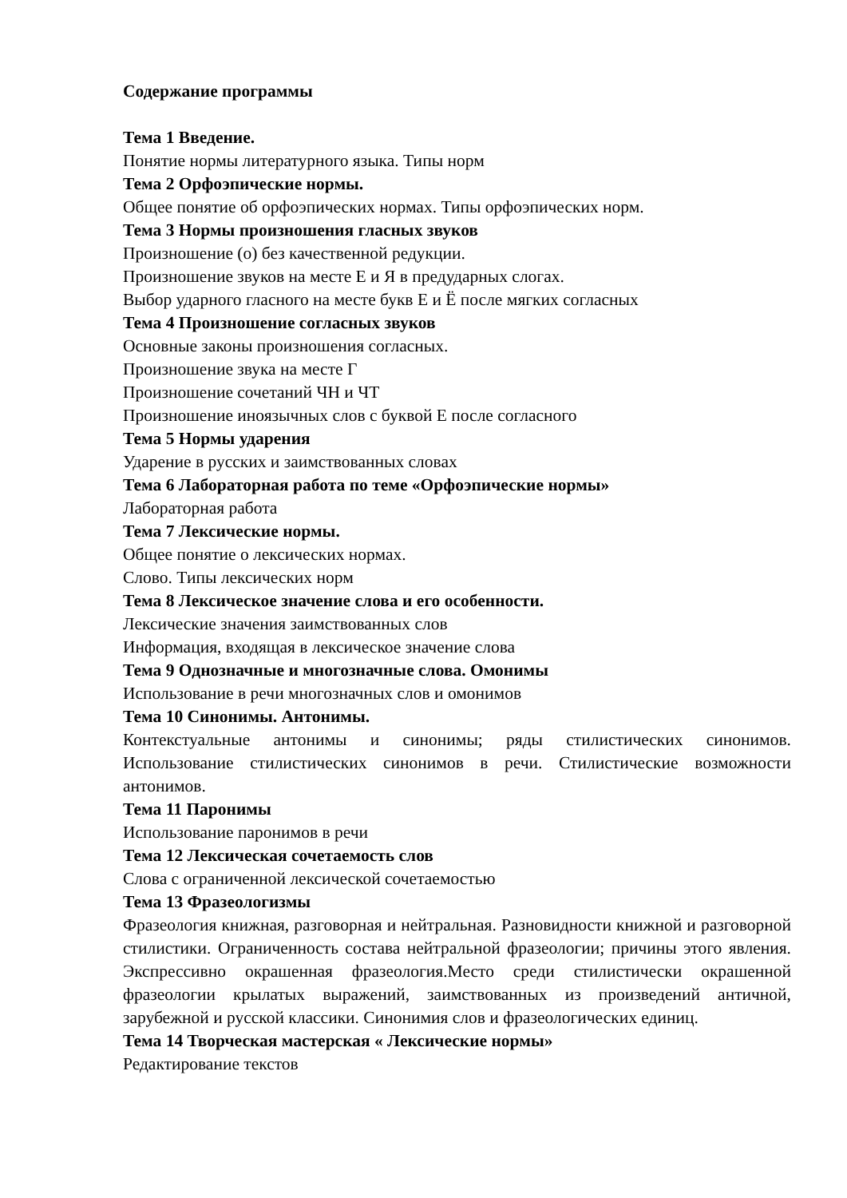Содержание программы
Тема 1 Введение.
Понятие нормы литературного языка. Типы норм
Тема 2 Орфоэпические нормы.
Общее понятие об орфоэпических нормах. Типы орфоэпических норм.
Тема 3 Нормы произношения гласных звуков
Произношение (о) без качественной редукции.
Произношение звуков на месте Е и Я в предударных слогах.
Выбор ударного гласного на месте букв Е и Ё после мягких согласных
Тема 4 Произношение согласных звуков
Основные законы произношения согласных.
Произношение звука на месте Г
Произношение сочетаний ЧН и ЧТ
Произношение иноязычных слов с буквой Е после согласного
Тема 5 Нормы ударения
Ударение в русских и заимствованных словах
Тема 6 Лабораторная работа по теме «Орфоэпические нормы»
Лабораторная работа
Тема 7 Лексические нормы.
Общее понятие о лексических нормах.
Слово. Типы лексических норм
Тема 8 Лексическое значение слова и его особенности.
Лексические значения заимствованных слов
Информация, входящая в лексическое значение слова
Тема 9 Однозначные и многозначные слова. Омонимы
Использование в речи многозначных слов и омонимов
Тема 10 Синонимы. Антонимы.
Контекстуальные антонимы и синонимы; ряды стилистических синонимов. Использование стилистических синонимов в речи. Стилистические возможности антонимов.
Тема 11 Паронимы
Использование паронимов в речи
Тема 12 Лексическая сочетаемость слов
Слова с ограниченной лексической сочетаемостью
Тема 13 Фразеологизмы
Фразеология книжная, разговорная и нейтральная. Разновидности книжной и разговорной стилистики. Ограниченность состава нейтральной фразеологии; причины этого явления. Экспрессивно окрашенная фразеология.Место среди стилистически окрашенной фразеологии крылатых выражений, заимствованных из произведений античной, зарубежной и русской классики. Синонимия слов и фразеологических единиц.
Тема 14 Творческая мастерская « Лексические нормы»
Редактирование текстов